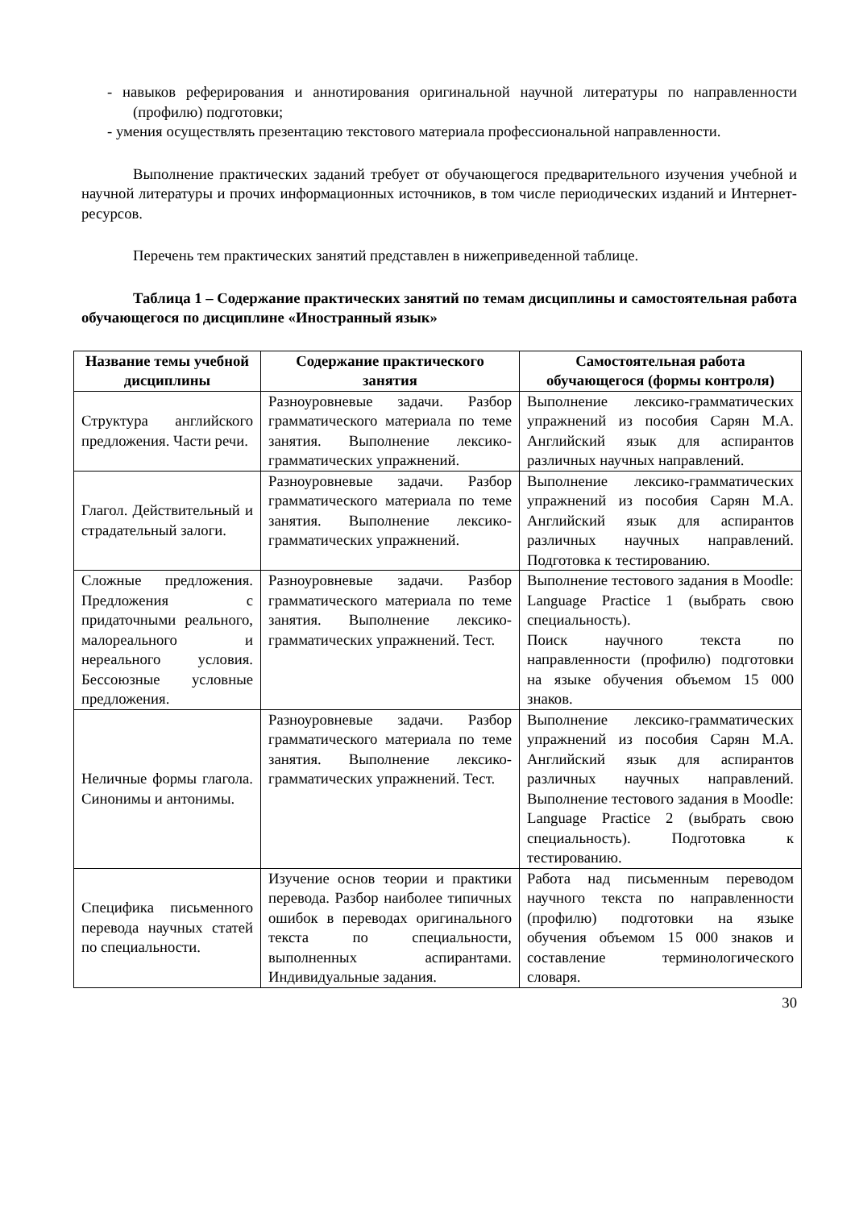- навыков реферирования и аннотирования оригинальной научной литературы по направленности (профилю) подготовки;
- умения осуществлять презентацию текстового материала профессиональной направленности.
Выполнение практических заданий требует от обучающегося предварительного изучения учебной и научной литературы и прочих информационных источников, в том числе периодических изданий и Интернет-ресурсов.
Перечень тем практических занятий представлен в нижеприведенной таблице.
Таблица 1 – Содержание практических занятий по темам дисциплины и самостоятельная работа обучающегося по дисциплине «Иностранный язык»
| Название темы учебной дисциплины | Содержание практического занятия | Самостоятельная работа обучающегося (формы контроля) |
| --- | --- | --- |
| Структура английского предложения. Части речи. | Разноуровневые задачи. Разбор грамматического материала по теме занятия. Выполнение лексико-грамматических упражнений. | Выполнение лексико-грамматических упражнений из пособия Сарян М.А. Английский язык для аспирантов различных научных направлений. |
| Глагол. Действительный и страдательный залоги. | Разноуровневые задачи. Разбор грамматического материала по теме занятия. Выполнение лексико-грамматических упражнений. | Выполнение лексико-грамматических упражнений из пособия Сарян М.А. Английский язык для аспирантов различных научных направлений. Подготовка к тестированию. |
| Сложные предложения. Предложения с придаточными реального, малореального и нереального условия. Бессоюзные условные предложения. | Разноуровневые задачи. Разбор грамматического материала по теме занятия. Выполнение лексико-грамматических упражнений. Тест. | Выполнение тестового задания в Moodle: Language Practice 1 (выбрать свою специальность). Поиск научного текста по направленности (профилю) подготовки на языке обучения объемом 15 000 знаков. |
| Неличные формы глагола. Синонимы и антонимы. | Разноуровневые задачи. Разбор грамматического материала по теме занятия. Выполнение лексико-грамматических упражнений. Тест. | Выполнение лексико-грамматических упражнений из пособия Сарян М.А. Английский язык для аспирантов различных научных направлений. Выполнение тестового задания в Moodle: Language Practice 2 (выбрать свою специальность). Подготовка к тестированию. |
| Специфика письменного перевода научных статей по специальности. | Изучение основ теории и практики перевода. Разбор наиболее типичных ошибок в переводах оригинального текста по специальности, выполненных аспирантами. Индивидуальные задания. | Работа над письменным переводом научного текста по направленности (профилю) подготовки на языке обучения объемом 15 000 знаков и составление терминологического словаря. |
30